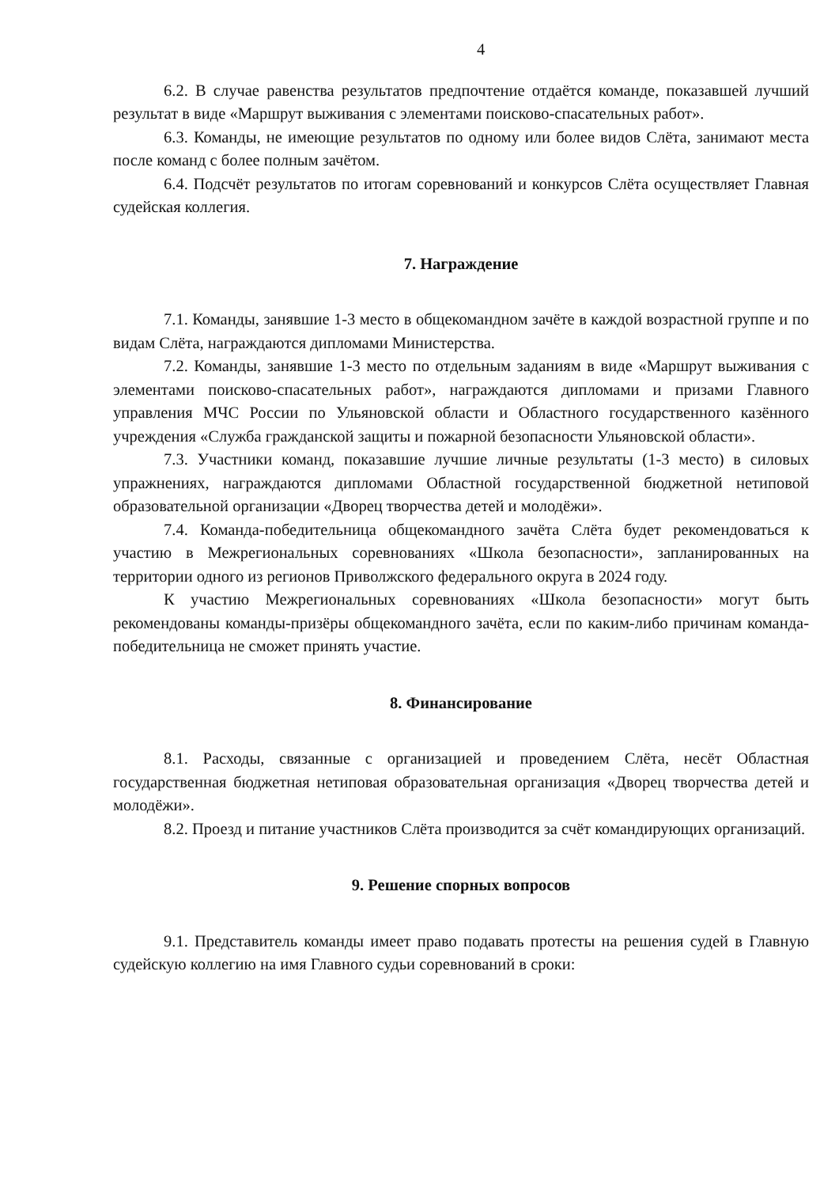4
6.2. В случае равенства результатов предпочтение отдаётся команде, показавшей лучший результат в виде «Маршрут выживания с элементами поисково-спасательных работ».
6.3. Команды, не имеющие результатов по одному или более видов Слёта, занимают места после команд с более полным зачётом.
6.4. Подсчёт результатов по итогам соревнований и конкурсов Слёта осуществляет Главная судейская коллегия.
7. Награждение
7.1. Команды, занявшие 1-3 место в общекомандном зачёте в каждой возрастной группе и по видам Слёта, награждаются дипломами Министерства.
7.2. Команды, занявшие 1-3 место по отдельным заданиям в виде «Маршрут выживания с элементами поисково-спасательных работ», награждаются дипломами и призами Главного управления МЧС России по Ульяновской области и Областного государственного казённого учреждения «Служба гражданской защиты и пожарной безопасности Ульяновской области».
7.3. Участники команд, показавшие лучшие личные результаты (1-3 место) в силовых упражнениях, награждаются дипломами Областной государственной бюджетной нетиповой образовательной организации «Дворец творчества детей и молодёжи».
7.4. Команда-победительница общекомандного зачёта Слёта будет рекомендоваться к участию в Межрегиональных соревнованиях «Школа безопасности», запланированных на территории одного из регионов Приволжского федерального округа в 2024 году.
К участию Межрегиональных соревнованиях «Школа безопасности» могут быть рекомендованы команды-призёры общекомандного зачёта, если по каким-либо причинам команда-победительница не сможет принять участие.
8. Финансирование
8.1. Расходы, связанные с организацией и проведением Слёта, несёт Областная государственная бюджетная нетиповая образовательная организация «Дворец творчества детей и молодёжи».
8.2. Проезд и питание участников Слёта производится за счёт командирующих организаций.
9. Решение спорных вопросов
9.1. Представитель команды имеет право подавать протесты на решения судей в Главную судейскую коллегию на имя Главного судьи соревнований в сроки: